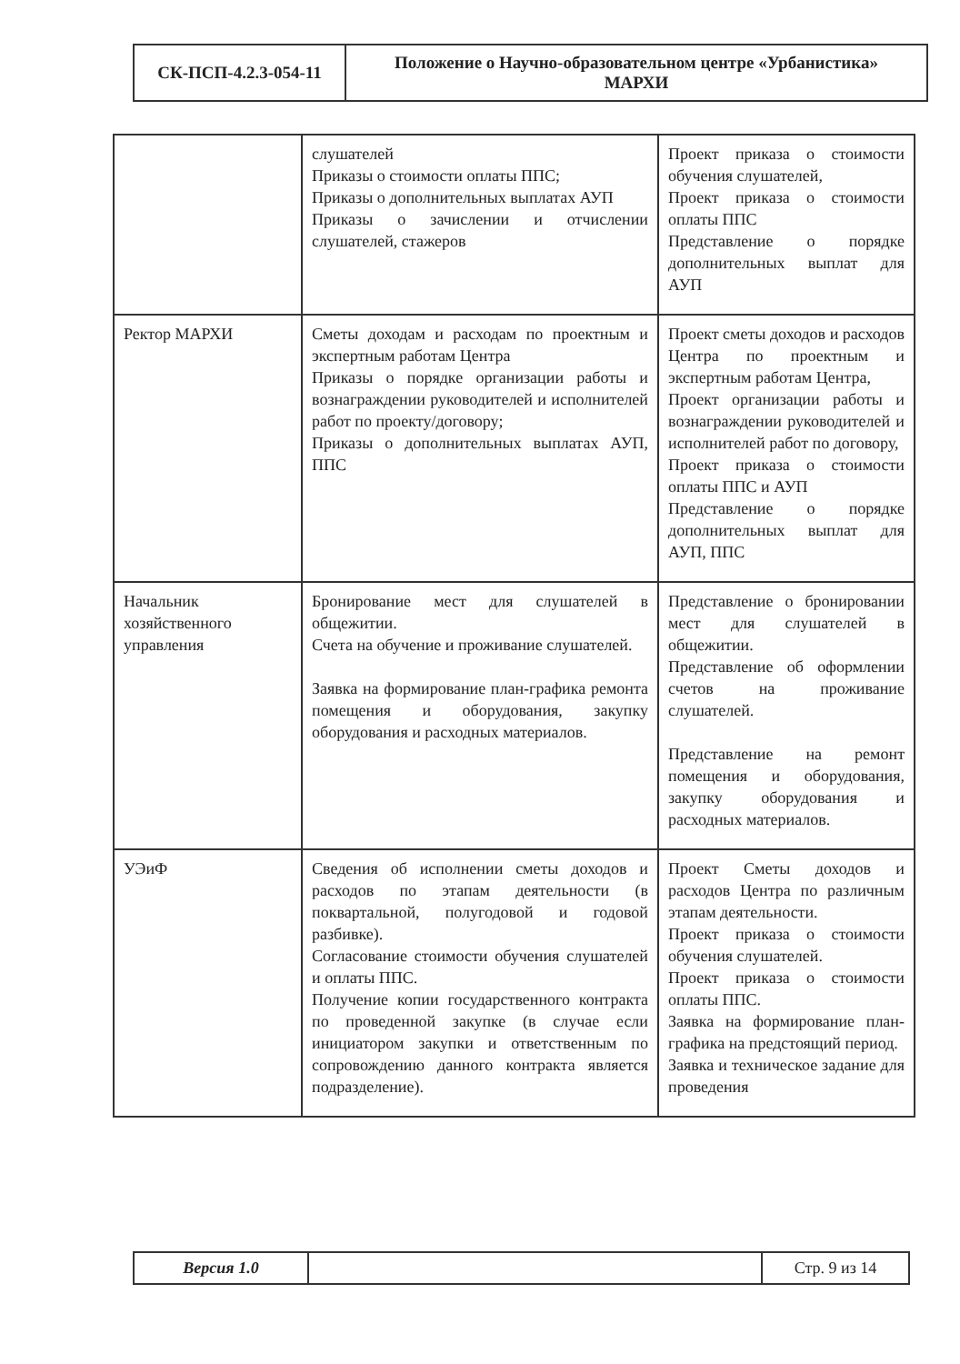| СК-ПСП-4.2.3-054-11 | Положение о Научно-образовательном центре «Урбанистика» МАРХИ |
| | слушателей Приказы о стоимости оплаты ППС; Приказы о дополнительных выплатах АУП Приказы о зачислении и отчислении слушателей, стажеров | Проект приказа о стоимости обучения слушателей, Проект приказа о стоимости оплаты ППС Представление о порядке дополнительных выплат для АУП |
| Ректор МАРХИ | Сметы доходам и расходам по проектным и экспертным работам Центра Приказы о порядке организации работы и вознаграждении руководителей и исполнителей работ по проекту/договору; Приказы о дополнительных выплатах АУП, ППС | Проект сметы доходов и расходов Центра по проектным и экспертным работам Центра, Проект организации работы и вознаграждении руководителей и исполнителей работ по договору, Проект приказа о стоимости оплаты ППС и АУП Представление о порядке дополнительных выплат для АУП, ППС |
| Начальник хозяйственного управления | Бронирование мест для слушателей в общежитии. Счета на обучение и проживание слушателей. Заявка на формирование план-графика ремонта помещения и оборудования, закупку оборудования и расходных материалов. | Представление о бронировании мест для слушателей в общежитии. Представление об оформлении счетов на проживание слушателей. Представление на ремонт помещения и оборудования, закупку оборудования и расходных материалов. |
| УЭиФ | Сведения об исполнении сметы доходов и расходов по этапам деятельности (в поквартальной, полугодовой и годовой разбивке). Согласование стоимости обучения слушателей и оплаты ППС. Получение копии государственного контракта по проведенной закупке (в случае если инициатором закупки и ответственным по сопровождению данного контракта является подразделение). | Проект Сметы доходов и расходов Центра по различным этапам деятельности. Проект приказа о стоимости обучения слушателей. Проект приказа о стоимости оплаты ППС. Заявка на формирование план-графика на предстоящий период. Заявка и техническое задание для проведения |
| Версия 1.0 | | Стр. 9 из 14 |